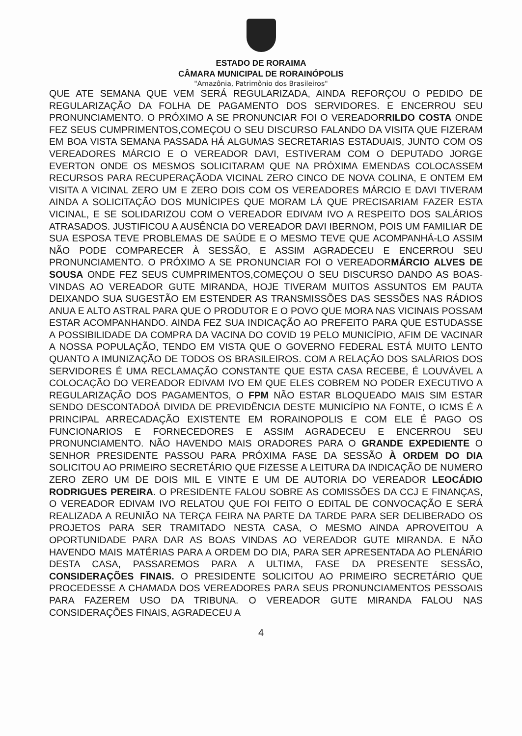ESTADO DE RORAIMA
CÂMARA MUNICIPAL DE RORAINÓPOLIS
"Amazônia, Patrimônio dos Brasileiros"
QUE ATE SEMANA QUE VEM SERÁ REGULARIZADA, AINDA REFORÇOU O PEDIDO DE REGULARIZAÇÃO DA FOLHA DE PAGAMENTO DOS SERVIDORES. E ENCERROU SEU PRONUNCIAMENTO. O PRÓXIMO A SE PRONUNCIAR FOI O VEREADORRILDO COSTA ONDE FEZ SEUS CUMPRIMENTOS,COMEÇOU O SEU DISCURSO FALANDO DA VISITA QUE FIZERAM EM BOA VISTA SEMANA PASSADA HÁ ALGUMAS SECRETARIAS ESTADUAIS, JUNTO COM OS VEREADORES MÁRCIO E O VEREADOR DAVI, ESTIVERAM COM O DEPUTADO JORGE EVERTON ONDE OS MESMOS SOLICITARAM QUE NA PRÓXIMA EMENDAS COLOCASSEM RECURSOS PARA RECUPERAÇÃODA VICINAL ZERO CINCO DE NOVA COLINA, E ONTEM EM VISITA A VICINAL ZERO UM E ZERO DOIS COM OS VEREADORES MÁRCIO E DAVI TIVERAM AINDA A SOLICITAÇÃO DOS MUNÍCIPES QUE MORAM LÁ QUE PRECISARIAM FAZER ESTA VICINAL, E SE SOLIDARIZOU COM O VEREADOR EDIVAM IVO A RESPEITO DOS SALÁRIOS ATRASADOS. JUSTIFICOU A AUSÊNCIA DO VEREADOR DAVI IBERNOM, POIS UM FAMILIAR DE SUA ESPOSA TEVE PROBLEMAS DE SAÚDE E O MESMO TEVE QUE ACOMPANHÁ-LO ASSIM NÃO PODE COMPARECER À SESSÃO, E ASSIM AGRADECEU E ENCERROU SEU PRONUNCIAMENTO. O PRÓXIMO A SE PRONUNCIAR FOI O VEREADORMÁRCIO ALVES DE SOUSA ONDE FEZ SEUS CUMPRIMENTOS,COMEÇOU O SEU DISCURSO DANDO AS BOAS-VINDAS AO VEREADOR GUTE MIRANDA, HOJE TIVERAM MUITOS ASSUNTOS EM PAUTA DEIXANDO SUA SUGESTÃO EM ESTENDER AS TRANSMISSÕES DAS SESSÕES NAS RÁDIOS ANUA E ALTO ASTRAL PARA QUE O PRODUTOR E O POVO QUE MORA NAS VICINAIS POSSAM ESTAR ACOMPANHANDO. AINDA FEZ SUA INDICAÇÃO AO PREFEITO PARA QUE ESTUDASSE A POSSIBILIDADE DA COMPRA DA VACINA DO COVID 19 PELO MUNICÍPIO, AFIM DE VACINAR A NOSSA POPULAÇÃO, TENDO EM VISTA QUE O GOVERNO FEDERAL ESTÁ MUITO LENTO QUANTO A IMUNIZAÇÃO DE TODOS OS BRASILEIROS. COM A RELAÇÃO DOS SALÁRIOS DOS SERVIDORES É UMA RECLAMAÇÃO CONSTANTE QUE ESTA CASA RECEBE, É LOUVÁVEL A COLOCAÇÃO DO VEREADOR EDIVAM IVO EM QUE ELES COBREM NO PODER EXECUTIVO A REGULARIZAÇÃO DOS PAGAMENTOS, O FPM NÃO ESTAR BLOQUEADO MAIS SIM ESTAR SENDO DESCONTADOÁ DIVIDA DE PREVIDÊNCIA DESTE MUNICÍPIO NA FONTE, O ICMS É A PRINCIPAL ARRECADAÇÃO EXISTENTE EM RORAINOPOLIS E COM ELE É PAGO OS FUNCIONARIOS E FORNECEDORES E ASSIM AGRADECEU E ENCERROU SEU PRONUNCIAMENTO. NÃO HAVENDO MAIS ORADORES PARA O GRANDE EXPEDIENTE O SENHOR PRESIDENTE PASSOU PARA PRÓXIMA FASE DA SESSÃO À ORDEM DO DIA SOLICITOU AO PRIMEIRO SECRETÁRIO QUE FIZESSE A LEITURA DA INDICAÇÃO DE NUMERO ZERO ZERO UM DE DOIS MIL E VINTE E UM DE AUTORIA DO VEREADOR LEOCÁDIO RODRIGUES PEREIRA. O PRESIDENTE FALOU SOBRE AS COMISSÕES DA CCJ E FINANÇAS, O VEREADOR EDIVAM IVO RELATOU QUE FOI FEITO O EDITAL DE CONVOCAÇÃO E SERÁ REALIZADA A REUNIÃO NA TERÇA FEIRA NA PARTE DA TARDE PARA SER DELIBERADO OS PROJETOS PARA SER TRAMITADO NESTA CASA, O MESMO AINDA APROVEITOU A OPORTUNIDADE PARA DAR AS BOAS VINDAS AO VEREADOR GUTE MIRANDA. E NÃO HAVENDO MAIS MATÉRIAS PARA A ORDEM DO DIA, PARA SER APRESENTADA AO PLENÁRIO DESTA CASA, PASSAREMOS PARA A ULTIMA, FASE DA PRESENTE SESSÃO, CONSIDERAÇÕES FINAIS. O PRESIDENTE SOLICITOU AO PRIMEIRO SECRETÁRIO QUE PROCEDESSE A CHAMADA DOS VEREADORES PARA SEUS PRONUNCIAMENTOS PESSOAIS PARA FAZEREM USO DA TRIBUNA. O VEREADOR GUTE MIRANDA FALOU NAS CONSIDERAÇÕES FINAIS, AGRADECEU A
4